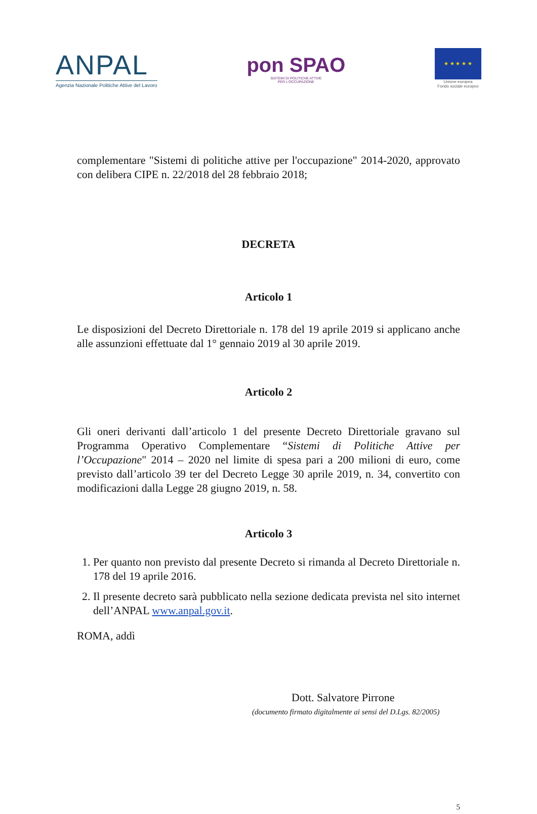ANPAL
Agenzia Nazionale Politiche Attive del Lavoro
pon SPAO
SISTEMI DI POLITICHE ATTIVE
PER L'OCCUPAZIONE
★ ★ ★ ★ ★
Unione europea
Fondo sociale europeo
complementare "Sistemi di politiche attive per l'occupazione" 2014-2020, approvato con delibera CIPE n. 22/2018 del 28 febbraio 2018;
DECRETA
Articolo 1
Le disposizioni del Decreto Direttoriale n. 178 del 19 aprile 2019 si applicano anche alle assunzioni effettuate dal 1° gennaio 2019 al 30 aprile 2019.
Articolo 2
Gli oneri derivanti dall’articolo 1 del presente Decreto Direttoriale gravano sul Programma Operativo Complementare “Sistemi di Politiche Attive per l’Occupazione" 2014 – 2020 nel limite di spesa pari a 200 milioni di euro, come previsto dall’articolo 39 ter del Decreto Legge 30 aprile 2019, n. 34, convertito con modificazioni dalla Legge 28 giugno 2019, n. 58.
Articolo 3
1. Per quanto non previsto dal presente Decreto si rimanda al Decreto Direttoriale n. 178 del 19 aprile 2016.
2. Il presente decreto sarà pubblicato nella sezione dedicata prevista nel sito internet dell’ANPAL www.anpal.gov.it.
ROMA, addì
Dott. Salvatore Pirrone
(documento firmato digitalmente ai sensi del D.Lgs. 82/2005)
5